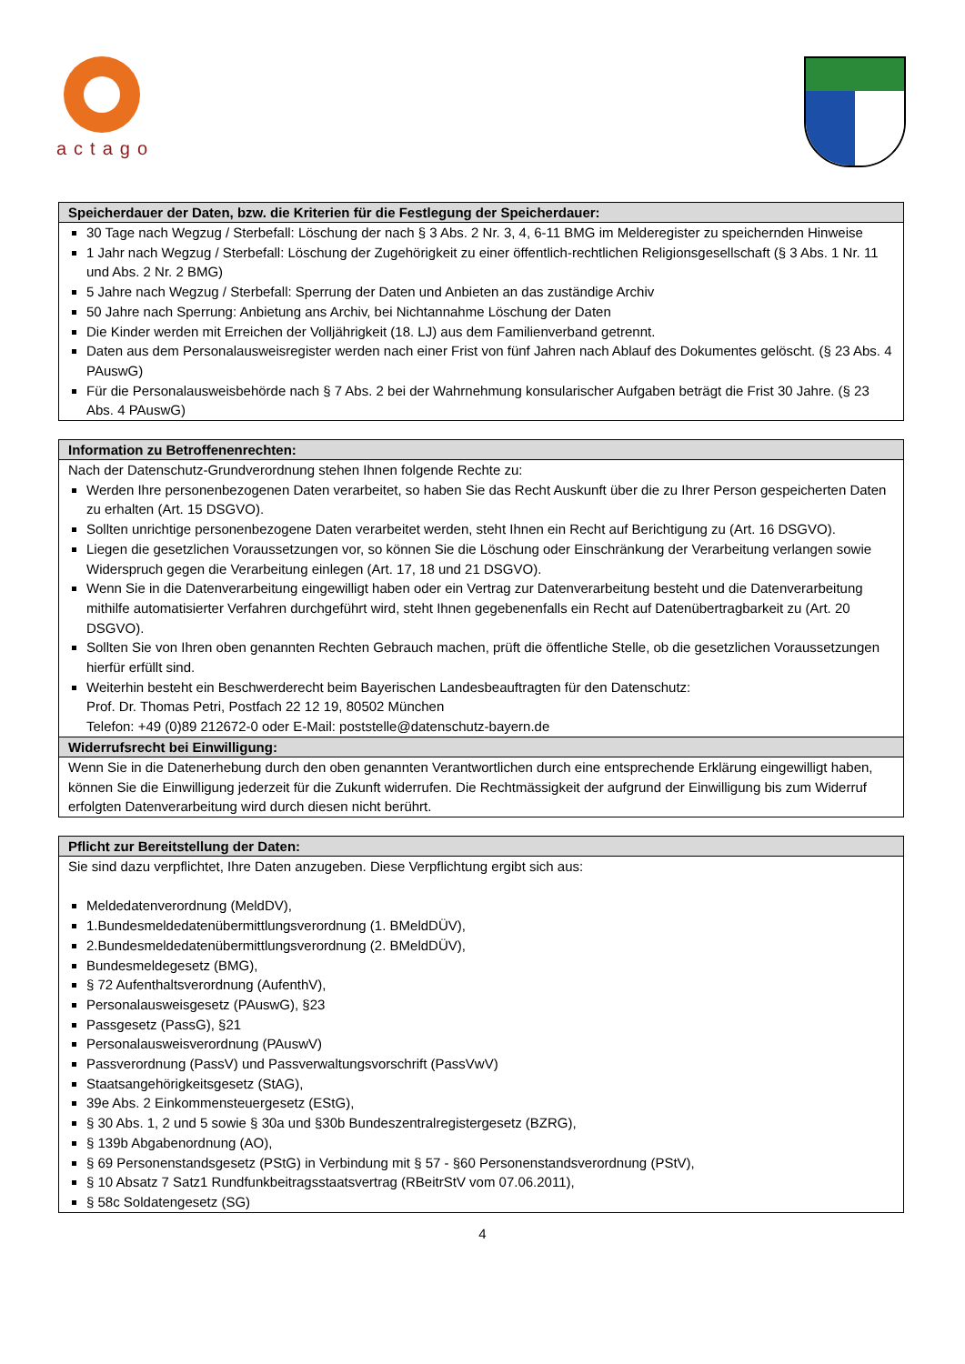actago
| Speicherdauer der Daten, bzw. die Kriterien für die Festlegung der Speicherdauer: |
| --- |
| 30 Tage nach Wegzug / Sterbefall: Löschung der nach § 3 Abs. 2 Nr. 3, 4, 6-11 BMG im Melderegister zu speichernden Hinweise 1 Jahr nach Wegzug / Sterbefall: Löschung der Zugehörigkeit zu einer öffentlich-rechtlichen Religionsgesellschaft (§ 3 Abs. 1 Nr. 11 und Abs. 2 Nr. 2 BMG) 5 Jahre nach Wegzug / Sterbefall: Sperrung der Daten und Anbieten an das zuständige Archiv 50 Jahre nach Sperrung: Anbietung ans Archiv, bei Nichtannahme Löschung der Daten Die Kinder werden mit Erreichen der Volljährigkeit (18. LJ) aus dem Familienverband getrennt. Daten aus dem Personalausweisregister werden nach einer Frist von fünf Jahren nach Ablauf des Dokumentes gelöscht. (§ 23 Abs. 4 PAuswG) Für die Personalausweisbehörde nach § 7 Abs. 2 bei der Wahrnehmung konsularischer Aufgaben beträgt die Frist 30 Jahre. (§ 23 Abs. 4 PAuswG) |
| Information zu Betroffenenrechten: |
| --- |
| Nach der Datenschutz-Grundverordnung stehen Ihnen folgende Rechte zu: Werden Ihre personenbezogenen Daten verarbeitet, so haben Sie das Recht Auskunft über die zu Ihrer Person gespeicherten Daten zu erhalten (Art. 15 DSGVO). Sollten unrichtige personenbezogene Daten verarbeitet werden, steht Ihnen ein Recht auf Berichtigung zu (Art. 16 DSGVO). Liegen die gesetzlichen Voraussetzungen vor, so können Sie die Löschung oder Einschränkung der Verarbeitung verlangen sowie Widerspruch gegen die Verarbeitung einlegen (Art. 17, 18 und 21 DSGVO). Wenn Sie in die Datenverarbeitung eingewilligt haben oder ein Vertrag zur Datenverarbeitung besteht und die Datenverarbeitung mithilfe automatisierter Verfahren durchgeführt wird, steht Ihnen gegebenenfalls ein Recht auf Datenübertragbarkeit zu (Art. 20 DSGVO). Sollten Sie von Ihren oben genannten Rechten Gebrauch machen, prüft die öffentliche Stelle, ob die gesetzlichen Voraussetzungen hierfür erfüllt sind. Weiterhin besteht ein Beschwerderecht beim Bayerischen Landesbeauftragten für den Datenschutz: Prof. Dr. Thomas Petri, Postfach 22 12 19, 80502 München Telefon: +49 (0)89 212672-0 oder E-Mail: poststelle@datenschutz-bayern.de |
| Widerrufsrecht bei Einwilligung: |
| Wenn Sie in die Datenerhebung durch den oben genannten Verantwortlichen durch eine entsprechende Erklärung eingewilligt haben, können Sie die Einwilligung jederzeit für die Zukunft widerrufen. Die Rechtmässigkeit der aufgrund der Einwilligung bis zum Widerruf erfolgten Datenverarbeitung wird durch diesen nicht berührt. |
| Pflicht zur Bereitstellung der Daten: |
| --- |
| Sie sind dazu verpflichtet, Ihre Daten anzugeben. Diese Verpflichtung ergibt sich aus: Meldedatenverordnung (MeldDV), 1.Bundesmeldedatenübermittlungsverordnung (1. BMeldDÜV), 2.Bundesmeldedatenübermittlungsverordnung (2. BMeldDÜV), Bundesmeldegesetz (BMG), § 72 Aufenthaltsverordnung (AufenthV), Personalausweisgesetz (PAuswG), §23 Passgesetz (PassG), §21 Personalausweisverordnung (PAuswV) Passverordnung (PassV) und Passverwaltungsvorschrift (PassVwV) Staatsangehörigkeitsgesetz (StAG), 39e Abs. 2 Einkommensteuergesetz (EStG), § 30 Abs. 1, 2 und 5 sowie § 30a und §30b Bundeszentralregistergesetz (BZRG), § 139b Abgabenordnung (AO), § 69 Personenstandsgesetz (PStG) in Verbindung mit § 57 - §60 Personenstandsverordnung (PStV), § 10 Absatz 7 Satz1 Rundfunkbeitragsstaatsvertrag (RBeitrStV vom 07.06.2011), § 58c Soldatengesetz (SG) |
4